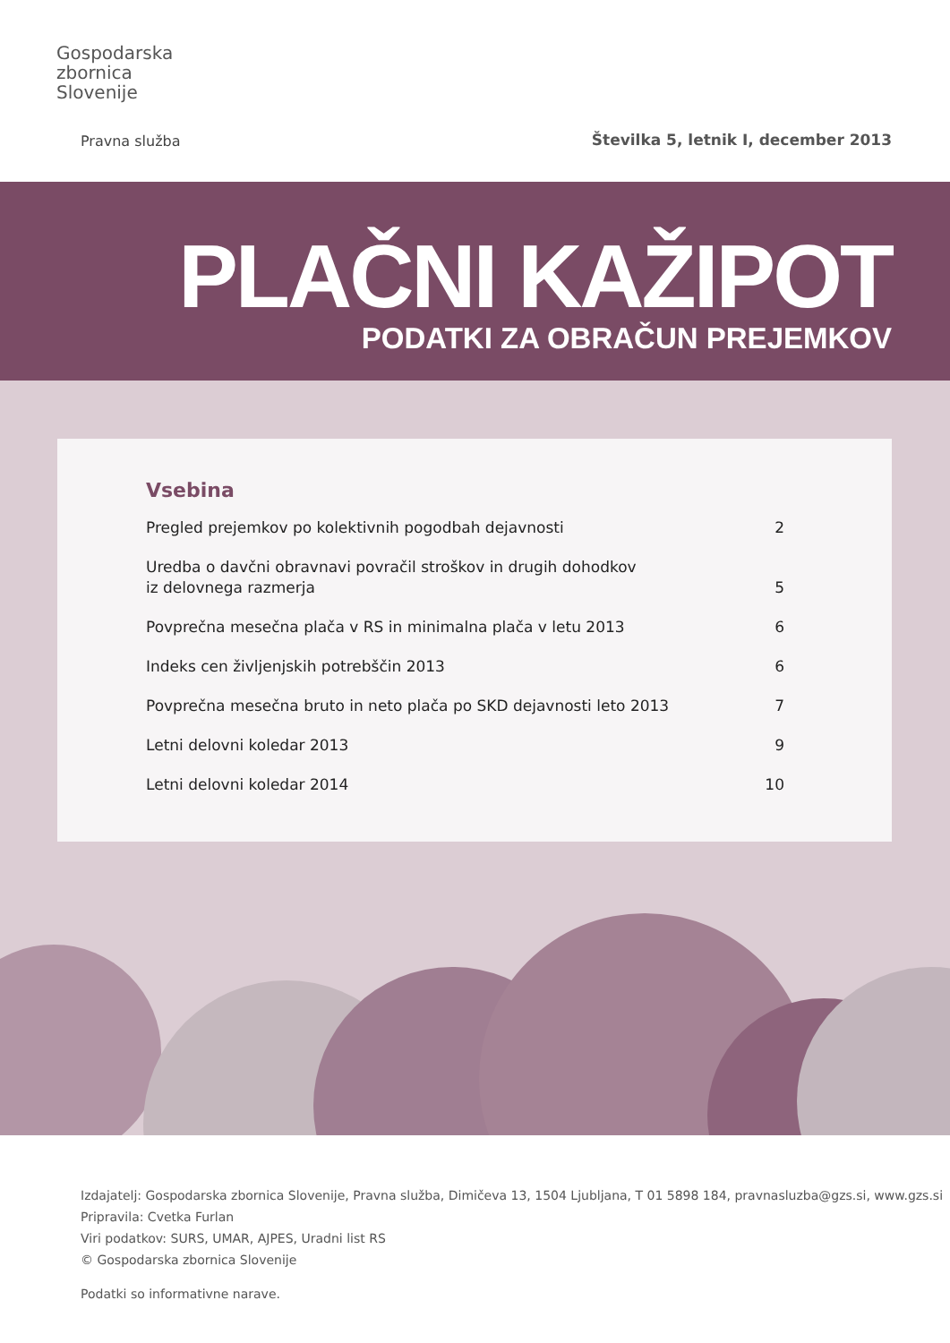Gospodarska
zbornica
Slovenije
Pravna služba
Številka 5, letnik I, december 2013
PLAČNI KAŽIPOT
PODATKI ZA OBRAČUN PREJEMKOV
Vsebina
Pregled prejemkov po kolektivnih pogodbah dejavnosti 2
Uredba o davčni obravnavi povračil stroškov in drugih dohodkov
iz delovnega razmerja 5
Povprečna mesečna plača v RS in minimalna plača v letu 2013 6
Indeks cen življenjskih potrebščin 2013 6
Povprečna mesečna bruto in neto plača po SKD dejavnosti leto 2013 7
Letni delovni koledar 2013 9
Letni delovni koledar 2014 10
Izdajatelj: Gospodarska zbornica Slovenije, Pravna služba, Dimičeva 13, 1504 Ljubljana, T 01 5898 184, pravnasluzba@gzs.si, www.gzs.si
Pripravila: Cvetka Furlan
Viri podatkov: SURS, UMAR, AJPES, Uradni list RS
© Gospodarska zbornica Slovenije
Podatki so informativne narave.